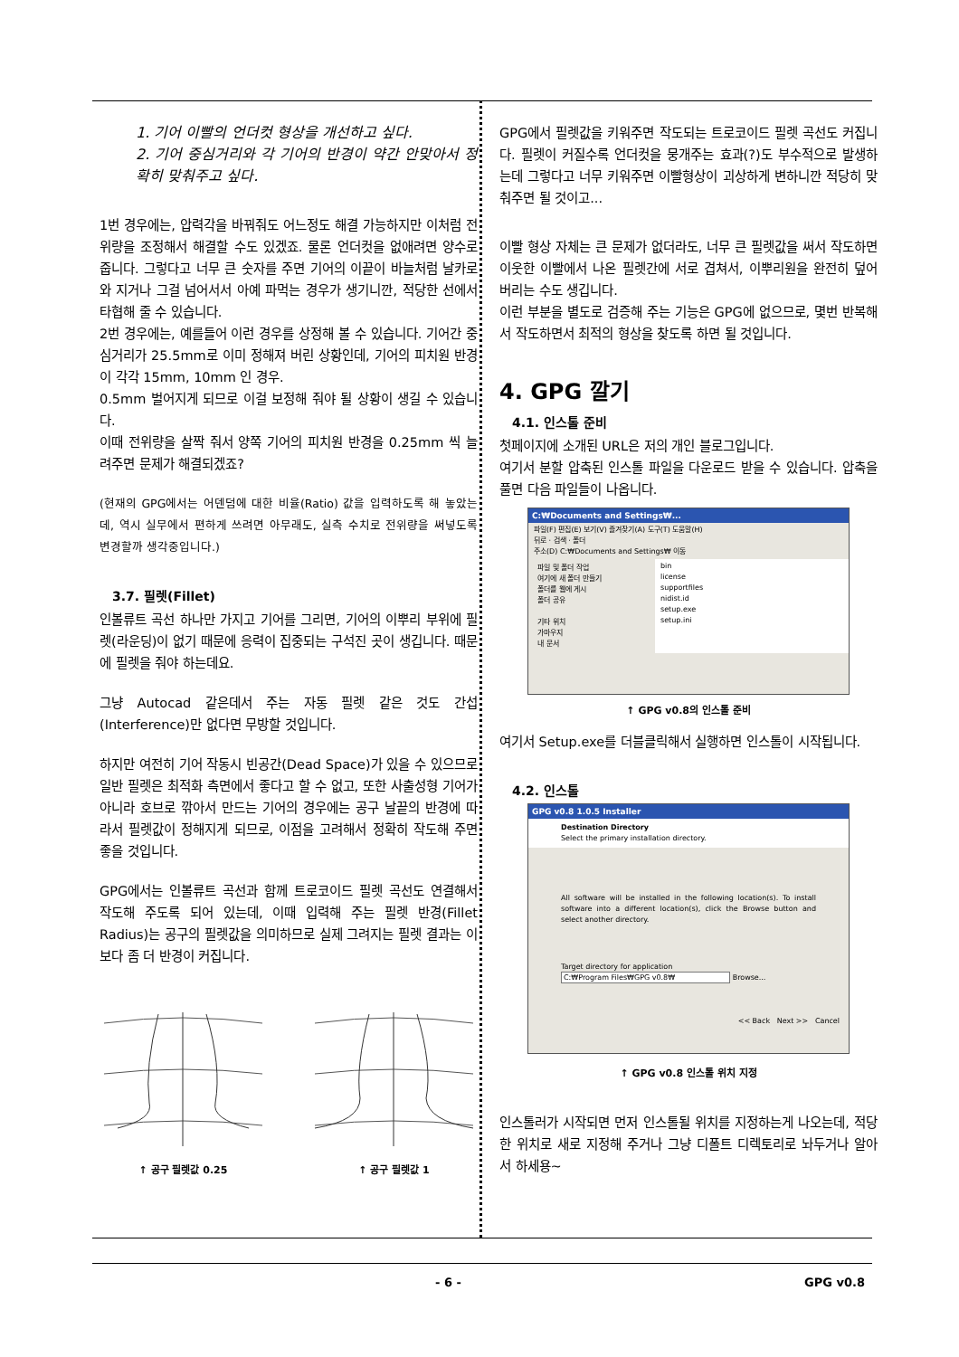1. 기어 이빨의 언더컷 형상을 개선하고 싶다.
2. 기어 중심거리와 각 기어의 반경이 약간 안맞아서 정확히 맞춰주고 싶다.
1번 경우에는, 압력각을 바꿔줘도 어느정도 해결 가능하지만 이처럼 전위량을 조정해서 해결할 수도 있겠죠. 물론 언더컷을 없애려면 양수로 줍니다. 그렇다고 너무 큰 숫자를 주면 기어의 이끝이 바늘처럼 날카로와 지거나 그걸 넘어서서 아예 파먹는 경우가 생기니깐, 적당한 선에서 타협해 줄 수 있습니다.
2번 경우에는, 예를들어 이런 경우를 상정해 볼 수 있습니다. 기어간 중심거리가 25.5mm로 이미 정해져 버린 상황인데, 기어의 피치원 반경이 각각 15mm, 10mm 인 경우.
0.5mm 벌어지게 되므로 이걸 보정해 줘야 될 상황이 생길 수 있습니다.
이때 전위량을 살짝 줘서 양쪽 기어의 피치원 반경을 0.25mm 씩 늘려주면 문제가 해결되겠죠?
(현재의 GPG에서는 어덴덤에 대한 비율(Ratio) 값을 입력하도록 해 놓았는데, 역시 실무에서 편하게 쓰려면 아무래도, 실측 수치로 전위량을 써넣도록 변경할까 생각중입니다.)
3.7. 필렛(Fillet)
인볼류트 곡선 하나만 가지고 기어를 그리면, 기어의 이뿌리 부위에 필렛(라운딩)이 없기 때문에 응력이 집중되는 구석진 곳이 생깁니다. 때문에 필렛을 줘야 하는데요.
그냥 Autocad 같은데서 주는 자동 필렛 같은 것도 간섭(Interference)만 없다면 무방할 것입니다.
하지만 여전히 기어 작동시 빈공간(Dead Space)가 있을 수 있으므로 일반 필렛은 최적화 측면에서 좋다고 할 수 없고, 또한 사출성형 기어가 아니라 호브로 깎아서 만드는 기어의 경우에는 공구 날끝의 반경에 따라서 필렛값이 정해지게 되므로, 이점을 고려해서 정확히 작도해 주면 좋을 것입니다.
GPG에서는 인볼류트 곡선과 함께 트로코이드 필렛 곡선도 연결해서 작도해 주도록 되어 있는데, 이때 입력해 주는 필렛 반경(Fillet Radius)는 공구의 필렛값을 의미하므로 실제 그려지는 필렛 결과는 이보다 좀 더 반경이 커집니다.
↑ 공구 필렛값 0.25 ↑ 공구 필렛값 1
GPG에서 필렛값을 키워주면 작도되는 트로코이드 필렛 곡선도 커집니다. 필렛이 커질수록 언더컷을 뭉개주는 효과(?)도 부수적으로 발생하는데 그렇다고 너무 키워주면 이빨형상이 괴상하게 변하니깐 적당히 맞춰주면 될 것이고...
이빨 형상 자체는 큰 문제가 없더라도, 너무 큰 필렛값을 써서 작도하면 이웃한 이빨에서 나온 필렛간에 서로 겹쳐서, 이뿌리원을 완전히 덮어버리는 수도 생깁니다.
이런 부분을 별도로 검증해 주는 기능은 GPG에 없으므로, 몇번 반복해서 작도하면서 최적의 형상을 찾도록 하면 될 것입니다.
4. GPG 깔기
4.1. 인스톨 준비
첫페이지에 소개된 URL은 저의 개인 블로그입니다.
여기서 분할 압축된 인스톨 파일을 다운로드 받을 수 있습니다. 압축을 풀면 다음 파일들이 나옵니다.
C:₩Documents and Settings₩...
파일(F) 편집(E) 보기(V) 즐겨찾기(A) 도구(T) 도움말(H)
뒤로 · 검색 · 폴더
주소(D) C:₩Documents and Settings₩ 이동
파일 및 폴더 작업
여기에 새 폴더 만들기
폴더를 웹에 게시
폴더 공유
기타 위치
가마우지
내 문서
bin
license
supportfiles
nidist.id
setup.exe
setup.ini
↑ GPG v0.8의 인스톨 준비
여기서 Setup.exe를 더블클릭해서 실행하면 인스톨이 시작됩니다.
4.2. 인스톨
GPG v0.8 1.0.5 Installer
Destination Directory
Select the primary installation directory.
All software will be installed in the following location(s). To install software into a different location(s), click the Browse button and select another directory.
Target directory for application
C:₩Program Files₩GPG v0.8₩ Browse...
<< Back Next >> Cancel
↑ GPG v0.8 인스톨 위치 지정
인스톨러가 시작되면 먼저 인스톨될 위치를 지정하는게 나오는데, 적당한 위치로 새로 지정해 주거나 그냥 디폴트 디렉토리로 놔두거나 알아서 하세용~
- 6 - GPG v0.8